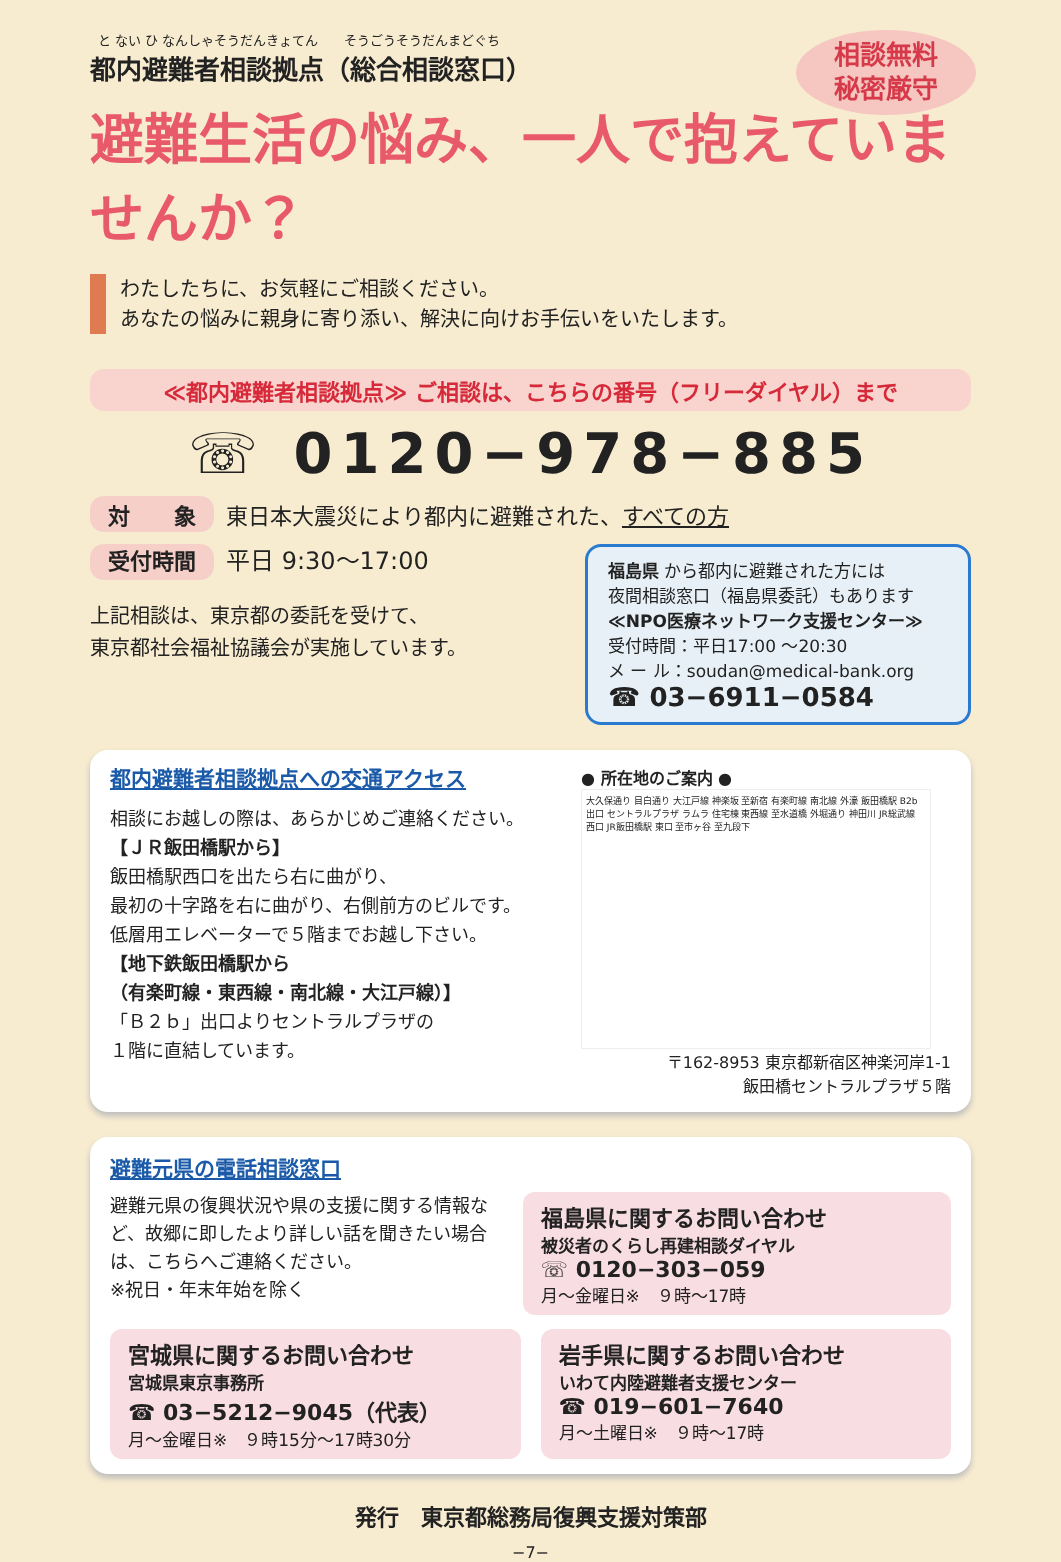と ない ひ なんしゃそうだんきょてん　　そうごうそうだんまどぐち
都内避難者相談拠点（総合相談窓口）
相談無料
秘密厳守
避難生活の悩み、一人で抱えていませんか？
わたしたちに、お気軽にご相談ください。
あなたの悩みに親身に寄り添い、解決に向けお手伝いをいたします。
≪都内避難者相談拠点≫ ご相談は、こちらの番号（フリーダイヤル）まで
☏ 0120−978−885
対　　象 東日本大震災により都内に避難された、すべての方
受付時間 平日 9:30〜17:00
上記相談は、東京都の委託を受けて、
東京都社会福祉協議会が実施しています。
福島県 から都内に避難された方には
夜間相談窓口（福島県委託）もあります
≪NPO医療ネットワーク支援センター≫
受付時間：平日17:00 〜20:30
メ ー ル：soudan@medical-bank.org
☎ 03−6911−0584
都内避難者相談拠点への交通アクセス
相談にお越しの際は、あらかじめご連絡ください。
【ＪＲ飯田橋駅から】
飯田橋駅西口を出たら右に曲がり、
最初の十字路を右に曲がり、右側前方のビルです。
低層用エレベーターで５階までお越し下さい。
【地下鉄飯田橋駅から
（有楽町線・東西線・南北線・大江戸線）】
「Ｂ２ｂ」出口よりセントラルプラザの
１階に直結しています。
● 所在地のご案内 ●
大久保通り 目白通り 大江戸線 神楽坂 至新宿 有楽町線 南北線 外濠 飯田橋駅 B2b出口 セントラルプラザ ラムラ 住宅棟 東西線 至水道橋 外堀通り 神田川 JR総武線 西口 JR飯田橋駅 東口 至市ヶ谷 至九段下
〒162-8953 東京都新宿区神楽河岸1-1
飯田橋セントラルプラザ５階
避難元県の電話相談窓口
避難元県の復興状況や県の支援に関する情報など、故郷に即したより詳しい話を聞きたい場合は、こちらへご連絡ください。
※祝日・年末年始を除く
福島県に関するお問い合わせ
被災者のくらし再建相談ダイヤル
☏ 0120−303−059
月〜金曜日※　９時〜17時
宮城県に関するお問い合わせ
宮城県東京事務所
☎ 03−5212−9045（代表）
月〜金曜日※　９時15分〜17時30分
岩手県に関するお問い合わせ
いわて内陸避難者支援センター
☎ 019−601−7640
月〜土曜日※　９時〜17時
発行　東京都総務局復興支援対策部
−7−